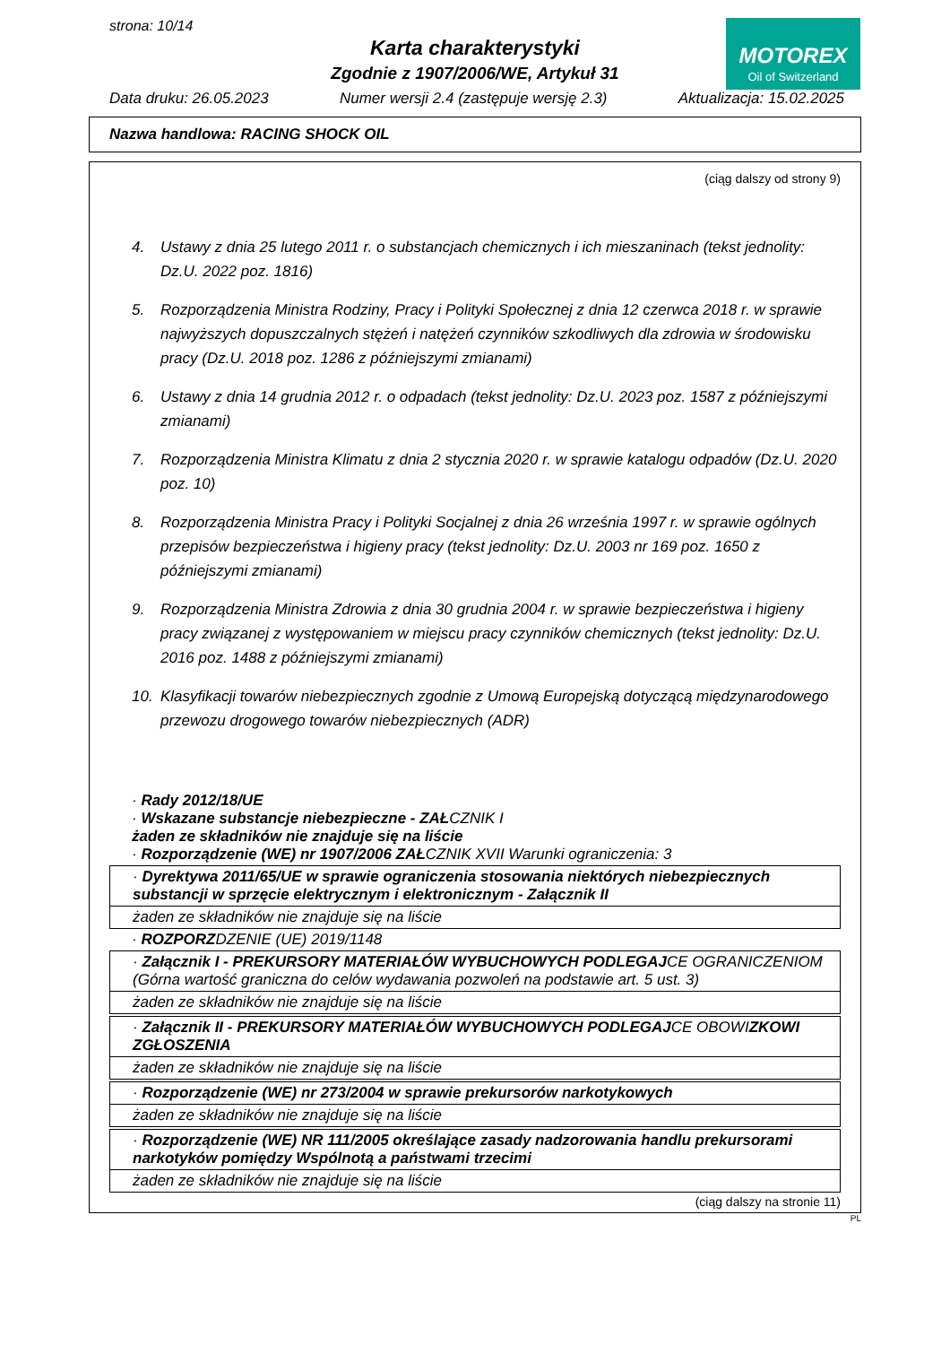strona: 10/14
Karta charakterystyki
Zgodnie z 1907/2006/WE, Artykuł 31
MOTOREX
Oil of Switzerland
Data druku: 26.05.2023 Numer wersji 2.4 (zastępuje wersję 2.3) Aktualizacja: 15.02.2025
Nazwa handlowa: RACING SHOCK OIL
(ciąg dalszy od strony 9)
4. Ustawy z dnia 25 lutego 2011 r. o substancjach chemicznych i ich mieszaninach (tekst jednolity: Dz.U. 2022 poz. 1816)
5. Rozporządzenia Ministra Rodziny, Pracy i Polityki Społecznej z dnia 12 czerwca 2018 r. w sprawie najwyższych dopuszczalnych stężeń i natężeń czynników szkodliwych dla zdrowia w środowisku pracy (Dz.U. 2018 poz. 1286 z późniejszymi zmianami)
6. Ustawy z dnia 14 grudnia 2012 r. o odpadach (tekst jednolity: Dz.U. 2023 poz. 1587 z późniejszymi zmianami)
7. Rozporządzenia Ministra Klimatu z dnia 2 stycznia 2020 r. w sprawie katalogu odpadów (Dz.U. 2020 poz. 10)
8. Rozporządzenia Ministra Pracy i Polityki Socjalnej z dnia 26 września 1997 r. w sprawie ogólnych przepisów bezpieczeństwa i higieny pracy (tekst jednolity: Dz.U. 2003 nr 169 poz. 1650 z późniejszymi zmianami)
9. Rozporządzenia Ministra Zdrowia z dnia 30 grudnia 2004 r. w sprawie bezpieczeństwa i higieny pracy związanej z występowaniem w miejscu pracy czynników chemicznych (tekst jednolity: Dz.U. 2016 poz. 1488 z późniejszymi zmianami)
10. Klasyfikacji towarów niebezpiecznych zgodnie z Umową Europejską dotyczącą międzynarodowego przewozu drogowego towarów niebezpiecznych (ADR)
· Rady 2012/18/UE
· Wskazane substancje niebezpieczne - ZAŁCZNIK I
żaden ze składników nie znajduje się na liście
· Rozporządzenie (WE) nr 1907/2006 ZAŁCZNIK XVII Warunki ograniczenia: 3
· Dyrektywa 2011/65/UE w sprawie ograniczenia stosowania niektórych niebezpiecznych substancji w sprzęcie elektrycznym i elektronicznym - Załącznik II
żaden ze składników nie znajduje się na liście
· ROZPORZDZENIE (UE) 2019/1148
· Załącznik I - PREKURSORY MATERIAŁÓW WYBUCHOWYCH PODLEGAJCE OGRANICZENIOM (Górna wartość graniczna do celów wydawania pozwoleń na podstawie art. 5 ust. 3)
żaden ze składników nie znajduje się na liście
· Załącznik II - PREKURSORY MATERIAŁÓW WYBUCHOWYCH PODLEGAJCE OBOWIZKOWI ZGŁOSZENIA
żaden ze składników nie znajduje się na liście
· Rozporządzenie (WE) nr 273/2004 w sprawie prekursorów narkotykowych
żaden ze składników nie znajduje się na liście
· Rozporządzenie (WE) NR 111/2005 określające zasady nadzorowania handlu prekursorami narkotyków pomiędzy Wspólnotą a państwami trzecimi
żaden ze składników nie znajduje się na liście
(ciąg dalszy na stronie 11)
PL